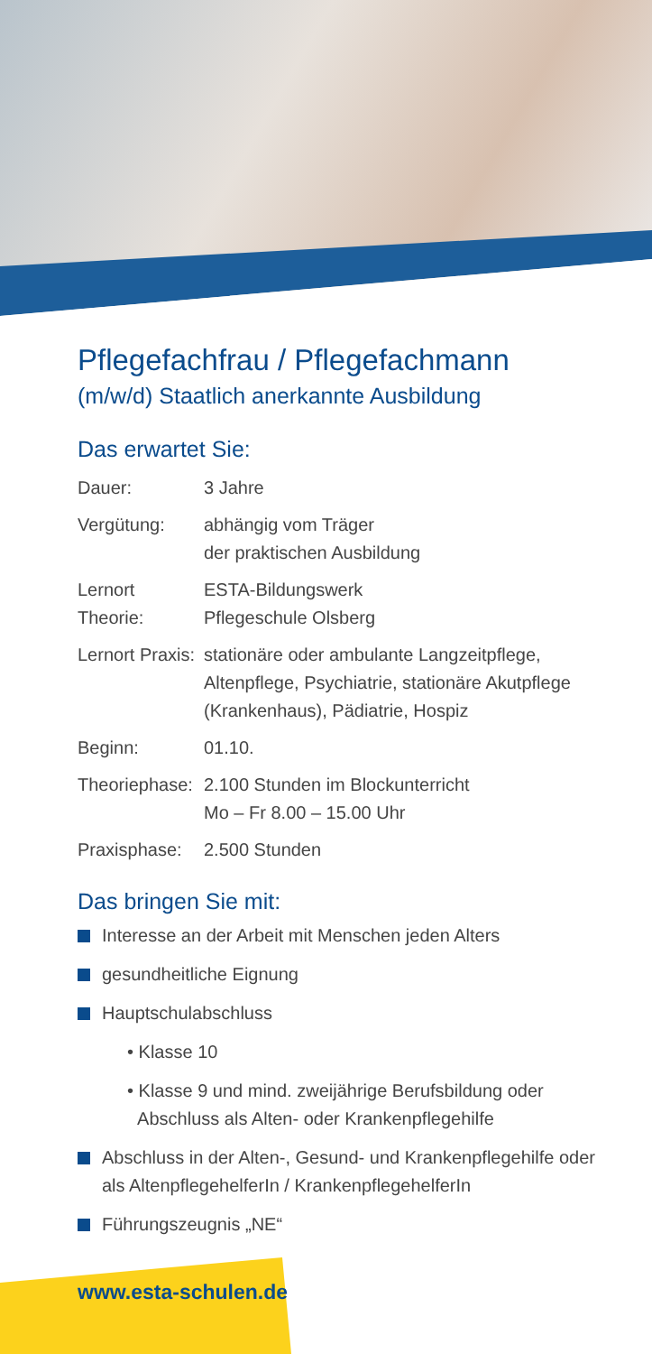Pflegefachfrau / Pflegefachmann
(m/w/d) Staatlich anerkannte Ausbildung
Das erwartet Sie:
| Dauer: | 3 Jahre |
| Vergütung: | abhängig vom Träger der praktischen Ausbildung |
| Lernort Theorie: | ESTA-Bildungswerk Pflegeschule Olsberg |
| Lernort Praxis: | stationäre oder ambulante Langzeitpflege, Altenpflege, Psychiatrie, stationäre Akutpflege (Krankenhaus), Pädiatrie, Hospiz |
| Beginn: | 01.10. |
| Theoriephase: | 2.100 Stunden im Blockunterricht Mo – Fr 8.00 – 15.00 Uhr |
| Praxisphase: | 2.500 Stunden |
Das bringen Sie mit:
Interesse an der Arbeit mit Menschen jeden Alters
gesundheitliche Eignung
Hauptschulabschluss
• Klasse 10
• Klasse 9 und mind. zweijährige Berufsbildung oder
Abschluss als Alten- oder Krankenpflegehilfe
Abschluss in der Alten-, Gesund- und Krankenpflegehilfe oder
als AltenpflegehelferIn / KrankenpflegehelferIn
Führungszeugnis „NE“
www.esta-schulen.de